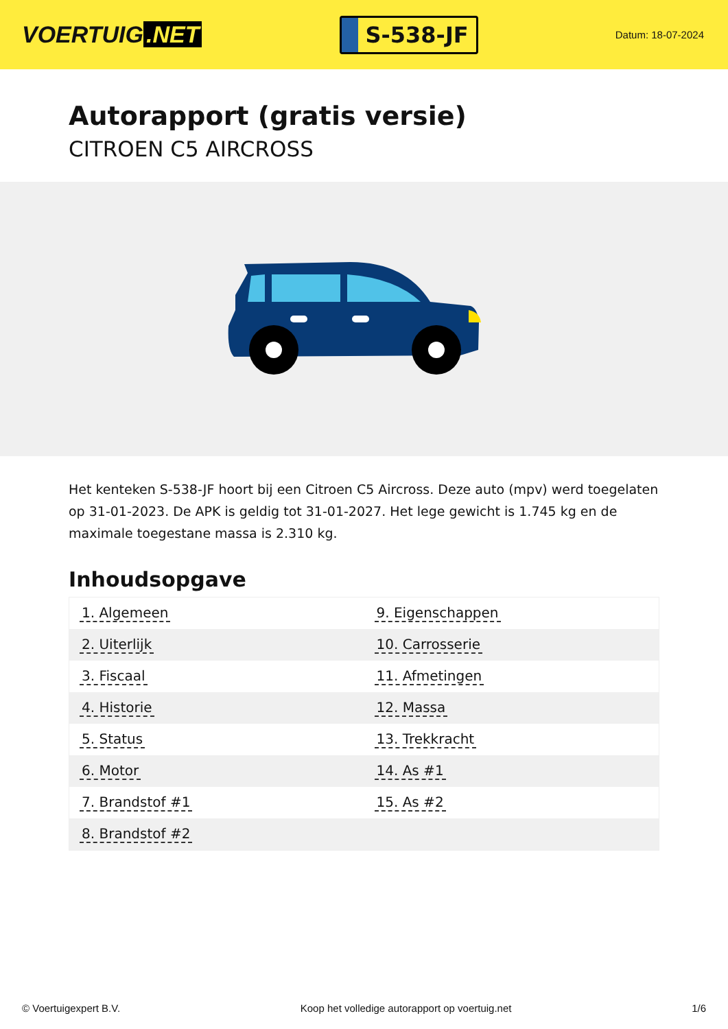VOERTUIG.NET
S-538-JF
Datum: 18-07-2024
Autorapport (gratis versie)
CITROEN C5 AIRCROSS
Het kenteken S-538-JF hoort bij een Citroen C5 Aircross. Deze auto (mpv) werd toegelaten op 31-01-2023. De APK is geldig tot 31-01-2027. Het lege gewicht is 1.745 kg en de maximale toegestane massa is 2.310 kg.
Inhoudsopgave
| 1. Algemeen | 9. Eigenschappen |
| 2. Uiterlijk | 10. Carrosserie |
| 3. Fiscaal | 11. Afmetingen |
| 4. Historie | 12. Massa |
| 5. Status | 13. Trekkracht |
| 6. Motor | 14. As #1 |
| 7. Brandstof #1 | 15. As #2 |
| 8. Brandstof #2 | |
© Voertuigexpert B.V. Koop het volledige autorapport op voertuig.net 1/6